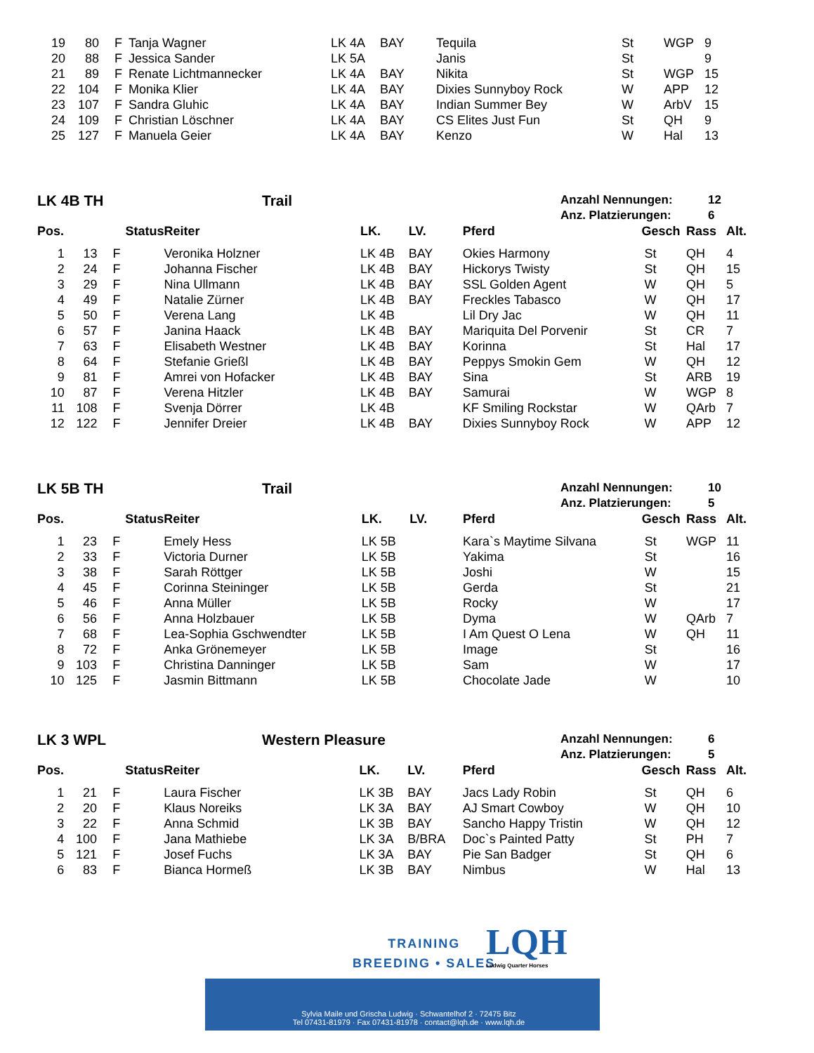| 19 | 80 | F | Tanja Wagner | LK 4A | BAY | Tequila | St | WGP | 9 |
| 20 | 88 | F | Jessica Sander | LK 5A | | Janis | St | | 9 |
| 21 | 89 | F | Renate Lichtmannecker | LK 4A | BAY | Nikita | St | WGP | 15 |
| 22 | 104 | F | Monika Klier | LK 4A | BAY | Dixies Sunnyboy Rock | W | APP | 12 |
| 23 | 107 | F | Sandra Gluhic | LK 4A | BAY | Indian Summer Bey | W | ArbV | 15 |
| 24 | 109 | F | Christian Löschner | LK 4A | BAY | CS Elites Just Fun | St | QH | 9 |
| 25 | 127 | F | Manuela Geier | LK 4A | BAY | Kenzo | W | Hal | 13 |
LK 4B TH Trail
Anzahl Nennungen: 12
Anz. Platzierungen: 6
| Pos. | | Status | Reiter | LK. | LV. | Pferd | Gesch | Rass | Alt. |
| --- | --- | --- | --- | --- | --- | --- | --- | --- | --- |
| 1 | 13 | F | Veronika Holzner | LK 4B | BAY | Okies Harmony | St | QH | 4 |
| 2 | 24 | F | Johanna Fischer | LK 4B | BAY | Hickorys Twisty | St | QH | 15 |
| 3 | 29 | F | Nina Ullmann | LK 4B | BAY | SSL Golden Agent | W | QH | 5 |
| 4 | 49 | F | Natalie Zürner | LK 4B | BAY | Freckles Tabasco | W | QH | 17 |
| 5 | 50 | F | Verena Lang | LK 4B | | Lil Dry Jac | W | QH | 11 |
| 6 | 57 | F | Janina Haack | LK 4B | BAY | Mariquita Del Porvenir | St | CR | 7 |
| 7 | 63 | F | Elisabeth Westner | LK 4B | BAY | Korinna | St | Hal | 17 |
| 8 | 64 | F | Stefanie Grießl | LK 4B | BAY | Peppys Smokin Gem | W | QH | 12 |
| 9 | 81 | F | Amrei von Hofacker | LK 4B | BAY | Sina | St | ARB | 19 |
| 10 | 87 | F | Verena Hitzler | LK 4B | BAY | Samurai | W | WGP | 8 |
| 11 | 108 | F | Svenja Dörrer | LK 4B | | KF Smiling Rockstar | W | QArb | 7 |
| 12 | 122 | F | Jennifer Dreier | LK 4B | BAY | Dixies Sunnyboy Rock | W | APP | 12 |
LK 5B TH Trail
Anzahl Nennungen: 10
Anz. Platzierungen: 5
| Pos. | | Status | Reiter | LK. | LV. | Pferd | Gesch | Rass | Alt. |
| --- | --- | --- | --- | --- | --- | --- | --- | --- | --- |
| 1 | 23 | F | Emely Hess | LK 5B | | Kara`s Maytime Silvana | St | WGP | 11 |
| 2 | 33 | F | Victoria Durner | LK 5B | | Yakima | St | | 16 |
| 3 | 38 | F | Sarah Röttger | LK 5B | | Joshi | W | | 15 |
| 4 | 45 | F | Corinna Steininger | LK 5B | | Gerda | St | | 21 |
| 5 | 46 | F | Anna Müller | LK 5B | | Rocky | W | | 17 |
| 6 | 56 | F | Anna Holzbauer | LK 5B | | Dyma | W | QArb | 7 |
| 7 | 68 | F | Lea-Sophia Gschwendter | LK 5B | | I Am Quest O Lena | W | QH | 11 |
| 8 | 72 | F | Anka Grönemeyer | LK 5B | | Image | St | | 16 |
| 9 | 103 | F | Christina Danninger | LK 5B | | Sam | W | | 17 |
| 10 | 125 | F | Jasmin Bittmann | LK 5B | | Chocolate Jade | W | | 10 |
LK 3 WPL Western Pleasure
Anzahl Nennungen: 6
Anz. Platzierungen: 5
| Pos. | | Status | Reiter | LK. | LV. | Pferd | Gesch | Rass | Alt. |
| --- | --- | --- | --- | --- | --- | --- | --- | --- | --- |
| 1 | 21 | F | Laura Fischer | LK 3B | BAY | Jacs Lady Robin | St | QH | 6 |
| 2 | 20 | F | Klaus Noreiks | LK 3A | BAY | AJ Smart Cowboy | W | QH | 10 |
| 3 | 22 | F | Anna Schmid | LK 3B | BAY | Sancho Happy Tristin | W | QH | 12 |
| 4 | 100 | F | Jana Mathiebe | LK 3A | B/BRA | Doc`s Painted Patty | St | PH | 7 |
| 5 | 121 | F | Josef Fuchs | LK 3A | BAY | Pie San Badger | St | QH | 6 |
| 6 | 83 | F | Bianca Hormeß | LK 3B | BAY | Nimbus | W | Hal | 13 |
TRAINING
BREEDING • SALES
LQH
Ludwig Quarter Horses
Sylvia Maile und Grischa Ludwig · Schwantelhof 2 · 72475 Bitz
Tel 07431-81979 · Fax 07431-81978 · contact@lqh.de · www.lqh.de